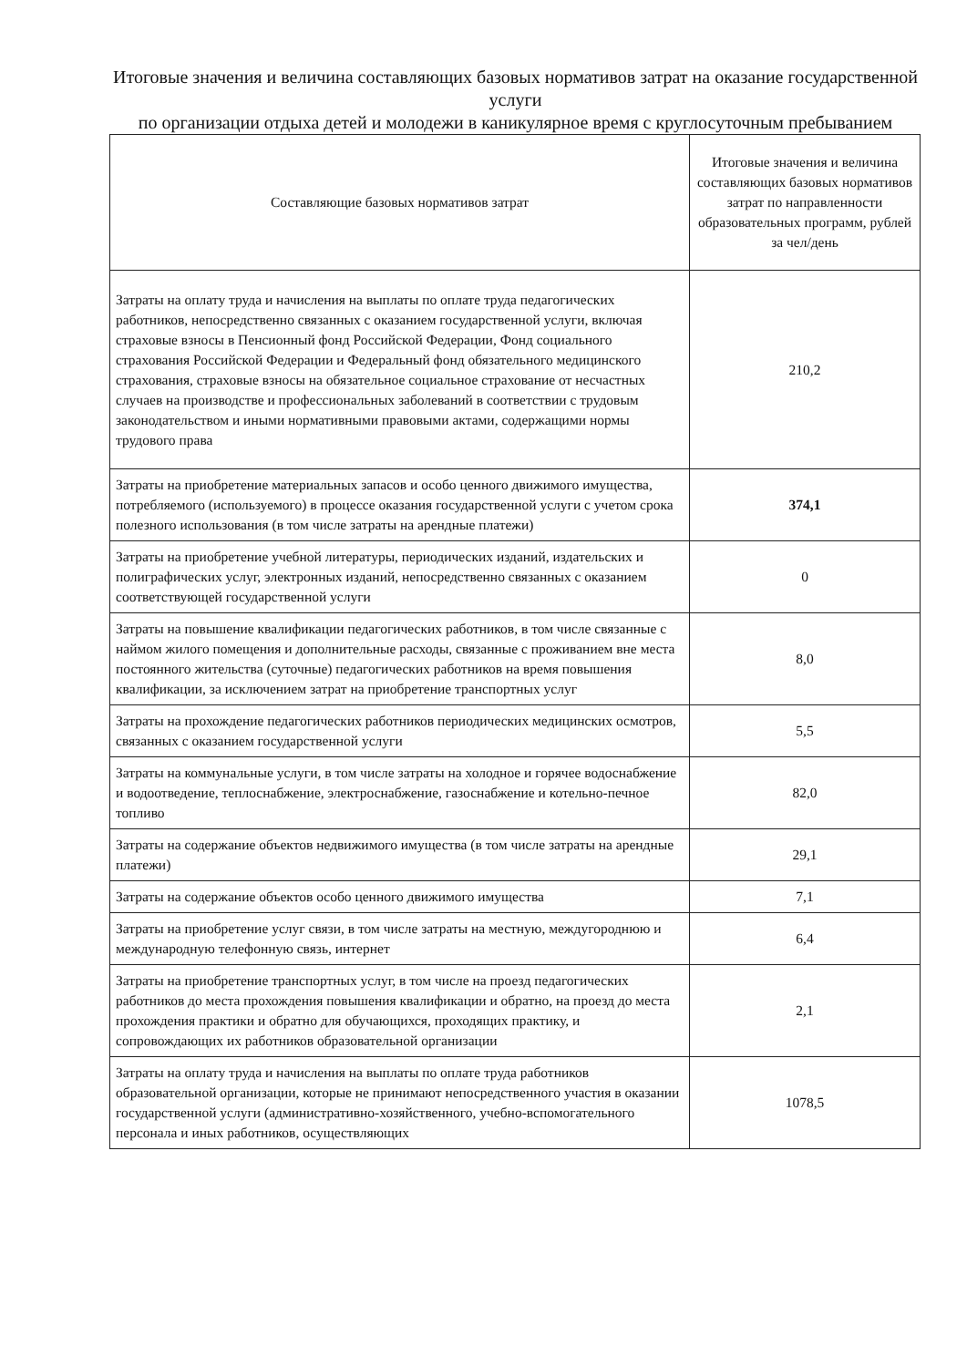Итоговые значения и величина составляющих базовых нормативов затрат на оказание государственной услуги
по организации отдыха детей и молодежи в каникулярное время с круглосуточным пребыванием
| Составляющие базовых нормативов затрат | Итоговые значения и величина составляющих базовых нормативов затрат по направленности образовательных программ, рублей за чел/день |
| --- | --- |
| Затраты на оплату труда и начисления на выплаты по оплате труда педагогических работников, непосредственно связанных с оказанием государственной услуги, включая страховые взносы в Пенсионный фонд Российской Федерации, Фонд социального страхования Российской Федерации и Федеральный фонд обязательного медицинского страхования, страховые взносы на обязательное социальное страхование от несчастных случаев на производстве и профессиональных заболеваний в соответствии с трудовым законодательством и иными нормативными правовыми актами, содержащими нормы трудового права | 210,2 |
| Затраты на приобретение материальных запасов и особо ценного движимого имущества, потребляемого (используемого) в процессе оказания государственной услуги с учетом срока полезного использования (в том числе затраты на арендные платежи) | 374,1 |
| Затраты на приобретение учебной литературы, периодических изданий, издательских и полиграфических услуг, электронных изданий, непосредственно связанных с оказанием соответствующей государственной услуги | 0 |
| Затраты на повышение квалификации педагогических работников, в том числе связанные с наймом жилого помещения и дополнительные расходы, связанные с проживанием вне места постоянного жительства (суточные) педагогических работников на время повышения квалификации, за исключением затрат на приобретение транспортных услуг | 8,0 |
| Затраты на прохождение педагогических работников периодических медицинских осмотров, связанных с оказанием государственной услуги | 5,5 |
| Затраты на коммунальные услуги, в том числе затраты на холодное и горячее водоснабжение и водоотведение, теплоснабжение, электроснабжение, газоснабжение и котельно-печное топливо | 82,0 |
| Затраты на содержание объектов недвижимого имущества (в том числе затраты на арендные платежи) | 29,1 |
| Затраты на содержание объектов особо ценного движимого имущества | 7,1 |
| Затраты на приобретение услуг связи, в том числе затраты на местную, междугороднюю и международную телефонную связь, интернет | 6,4 |
| Затраты на приобретение транспортных услуг, в том числе на проезд педагогических работников до места прохождения повышения квалификации и обратно, на проезд до места прохождения практики и обратно для обучающихся, проходящих практику, и сопровождающих их работников образовательной организации | 2,1 |
| Затраты на оплату труда и начисления на выплаты по оплате труда работников образовательной организации, которые не принимают непосредственного участия в оказании государственной услуги (административно-хозяйственного, учебно-вспомогательного персонала и иных работников, осуществляющих | 1078,5 |